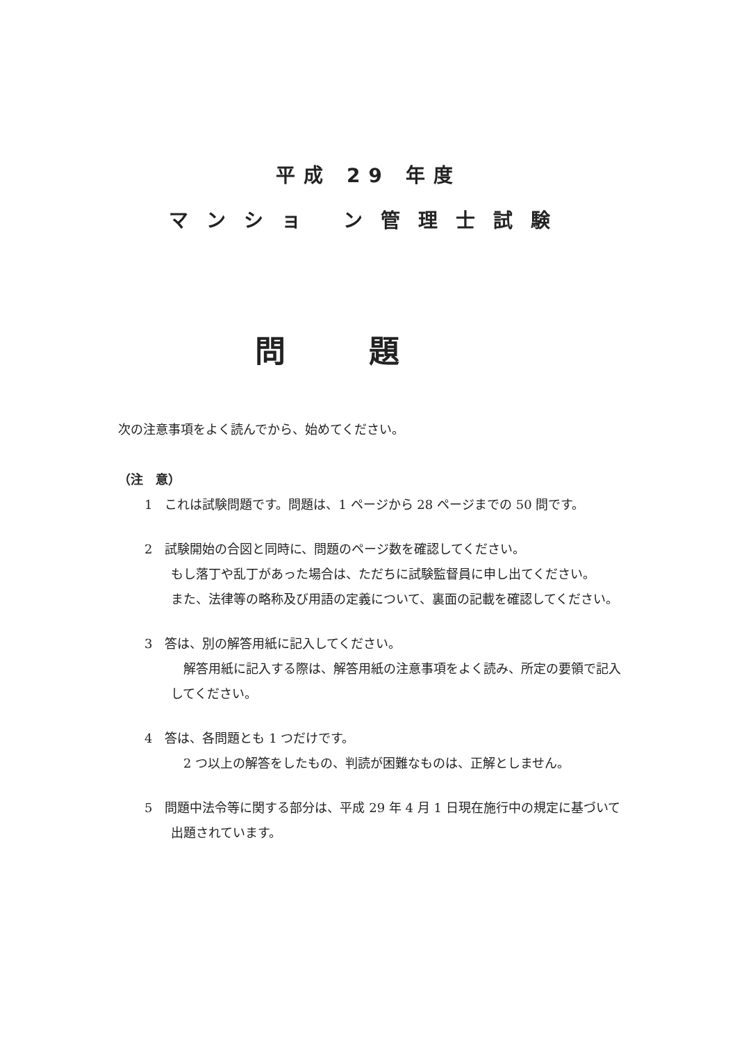平成 29 年度
マンショ ン管理士試験
問題
次の注意事項をよく読んでから、始めてください。
（注　意）
1　これは試験問題です。問題は、1 ページから 28 ページまでの 50 問です。
2　試験開始の合図と同時に、問題のページ数を確認してください。
もし落丁や乱丁があった場合は、ただちに試験監督員に申し出てください。
また、法律等の略称及び用語の定義について、裏面の記載を確認してください。
3　答は、別の解答用紙に記入してください。
　解答用紙に記入する際は、解答用紙の注意事項をよく読み、所定の要領で記入してください。
4　答は、各問題とも 1 つだけです。
　2 つ以上の解答をしたもの、判読が困難なものは、正解としません。
5　問題中法令等に関する部分は、平成 29 年 4 月 1 日現在施行中の規定に基づいて出題されています。